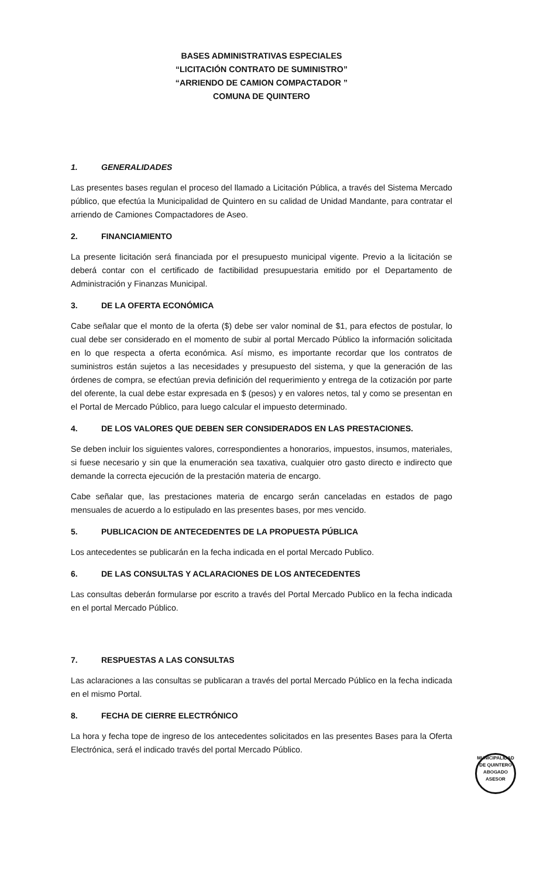BASES ADMINISTRATIVAS ESPECIALES
“LICITACIÓN CONTRATO DE SUMINISTRO”
“ARRIENDO DE CAMION COMPACTADOR ”
COMUNA DE QUINTERO
1. GENERALIDADES
Las presentes bases regulan el proceso del llamado a Licitación Pública, a través del Sistema Mercado público, que efectúa la Municipalidad de Quintero en su calidad de Unidad Mandante, para contratar el arriendo de Camiones Compactadores de Aseo.
2. FINANCIAMIENTO
La presente licitación será financiada por el presupuesto municipal vigente. Previo a la licitación se deberá contar con el certificado de factibilidad presupuestaria emitido por el Departamento de Administración y Finanzas Municipal.
3. DE LA OFERTA ECONÓMICA
Cabe señalar que el monto de la oferta ($) debe ser valor nominal de $1, para efectos de postular, lo cual debe ser considerado en el momento de subir al portal Mercado Público la información solicitada en lo que respecta a oferta económica. Así mismo, es importante recordar que los contratos de suministros están sujetos a las necesidades y presupuesto del sistema, y que la generación de las órdenes de compra, se efectúan previa definición del requerimiento y entrega de la cotización por parte del oferente, la cual debe estar expresada en $ (pesos) y en valores netos, tal y como se presentan en el Portal de Mercado Público, para luego calcular el impuesto determinado.
4. DE LOS VALORES QUE DEBEN SER CONSIDERADOS EN LAS PRESTACIONES.
Se deben incluir los siguientes valores, correspondientes a honorarios, impuestos, insumos, materiales, si fuese necesario y sin que la enumeración sea taxativa, cualquier otro gasto directo e indirecto que demande la correcta ejecución de la prestación materia de encargo.
Cabe señalar que, las prestaciones materia de encargo serán canceladas en estados de pago mensuales de acuerdo a lo estipulado en las presentes bases, por mes vencido.
5. PUBLICACION DE ANTECEDENTES DE LA PROPUESTA PÚBLICA
Los antecedentes se publicarán en la fecha indicada en el portal Mercado Publico.
6. DE LAS CONSULTAS Y ACLARACIONES DE LOS ANTECEDENTES
Las consultas deberán formularse por escrito a través del Portal Mercado Publico en la fecha indicada en el portal Mercado Público.
7. RESPUESTAS A LAS CONSULTAS
Las aclaraciones a las consultas se publicaran a través del portal Mercado Público en la fecha indicada en el mismo Portal.
8. FECHA DE CIERRE ELECTRÓNICO
La hora y fecha tope de ingreso de los antecedentes solicitados en las presentes Bases para la Oferta Electrónica, será el indicado través del portal Mercado Público.
MUNICIPALIDAD DE QUINTERO
ABOGADO
ASESOR